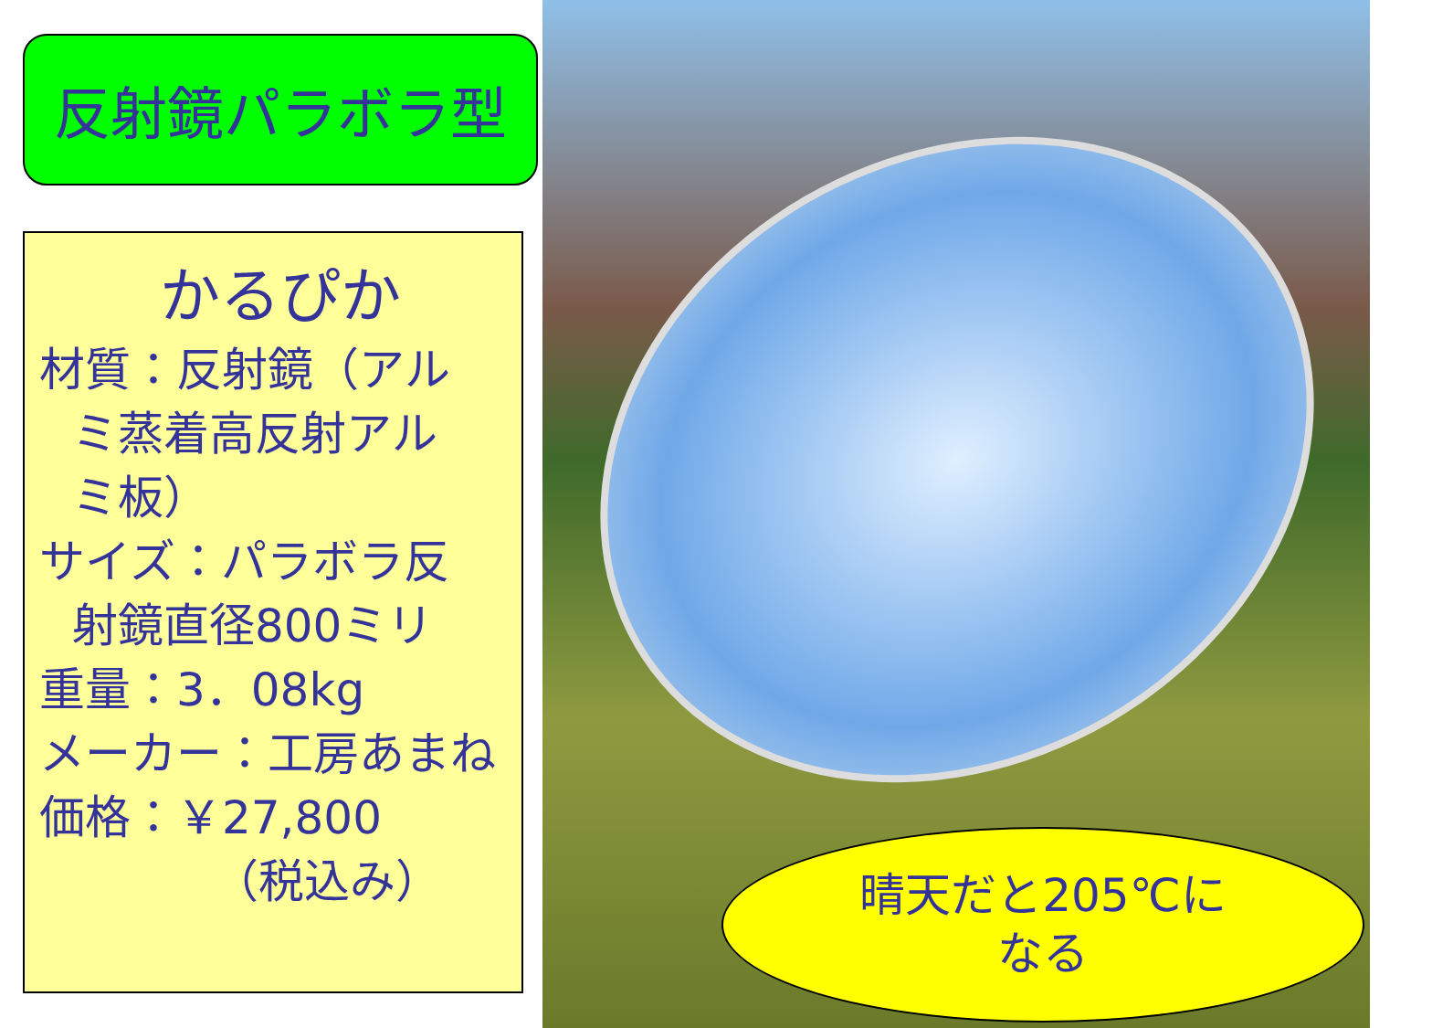反射鏡パラボラ型
かるぴか
材質：反射鏡（アル
ミ蒸着高反射アル
ミ板）
サイズ：パラボラ反
射鏡直径800ミリ
重量：3．08kg
メーカー：工房あまね
価格：￥27,800
（税込み）
晴天だと205℃に
なる